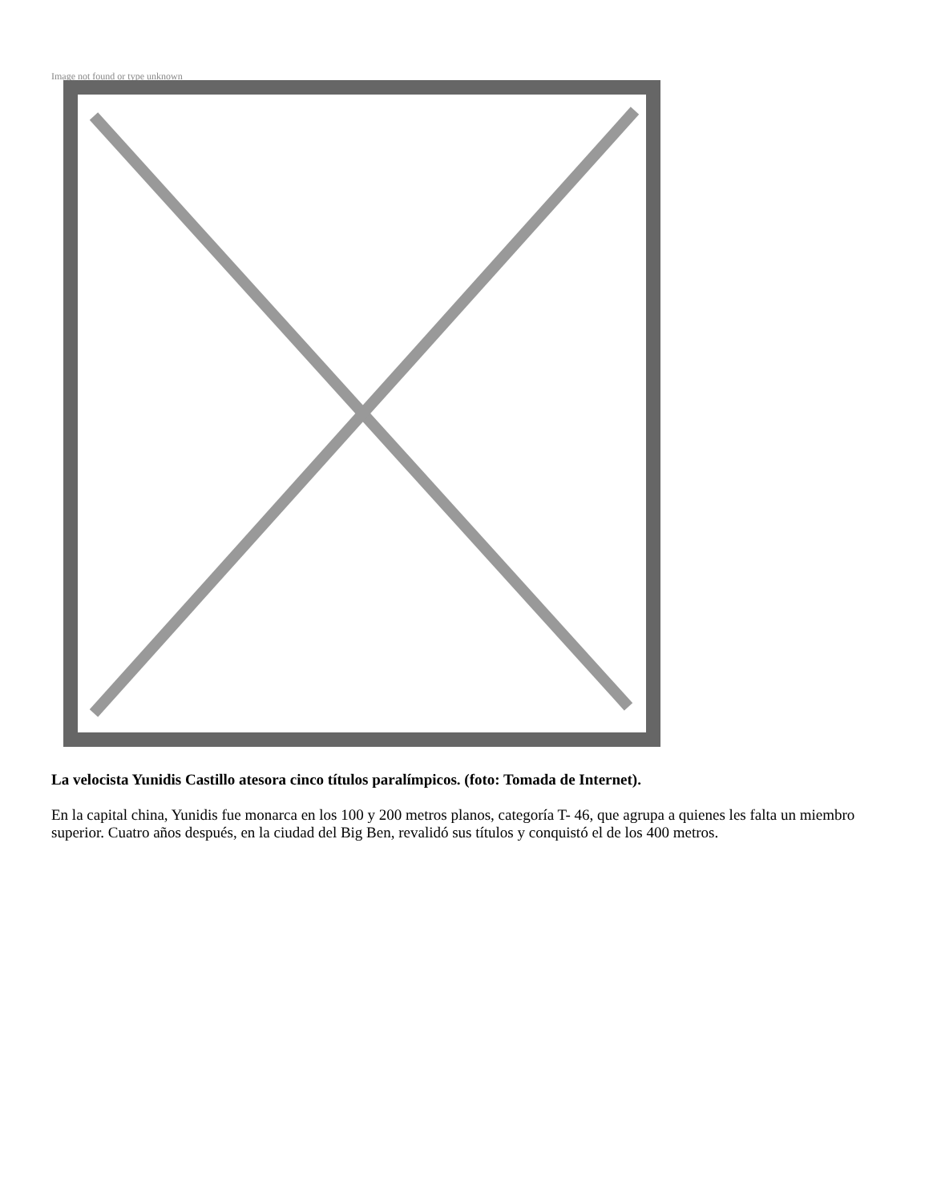Image not found or type unknown
La velocista Yunidis Castillo atesora cinco títulos paralímpicos. (foto: Tomada de Internet).
En la capital china, Yunidis fue monarca en los 100 y 200 metros planos, categoría T- 46, que agrupa a quienes les falta un miembro superior. Cuatro años después, en la ciudad del Big Ben, revalidó sus títulos y conquistó el de los 400 metros.